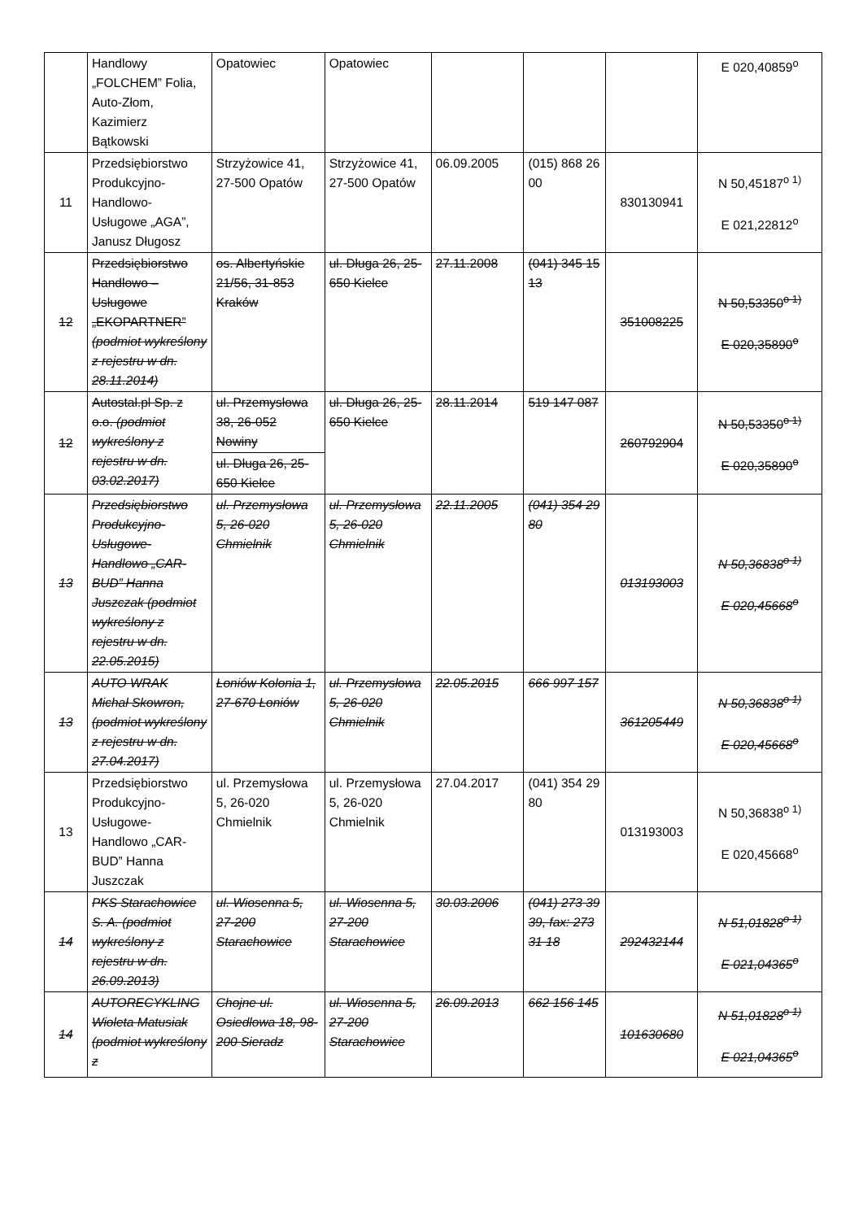| | Handlowy „FOLCHEM” Folia, Auto-Złom, Kazimierz Bątkowski | Opatowiec | Opatowiec | | | | E 020,40859<sup>o</sup> |
| 11 | Przedsiębiorstwo Produkcyjno-Handlowo-Usługowe „AGA”, Janusz Długosz | Strzyżowice 41, 27-500 Opatów | Strzyżowice 41, 27-500 Opatów | 06.09.2005 | (015) 868 26 00 | 830130941 | N 50,45187<sup>o 1)</sup> E 021,22812<sup>o</sup> |
| 12 | Przedsiębiorstwo Handlowo – Usługowe „EKOPARTNER” (podmiot wykreślony z rejestru w dn. 28.11.2014) | os. Albertyńskie 21/56, 31-853 Kraków | ul. Długa 26, 25-650 Kielce | 27.11.2008 | (041) 345 15 13 | 351008225 | N 50,53350<sup>o 1)</sup> E 020,35890<sup>o</sup> |
| 12 | Autostal.pl Sp. z o.o. (podmiot wykreślony z rejestru w dn. 03.02.2017) | ul. Przemysłowa 38, 26-052 Nowiny ul. Długa 26, 25-650 Kielce | ul. Długa 26, 25-650 Kielce | 28.11.2014 | 519 147 087 | 260792904 | N 50,53350<sup>o 1)</sup> E 020,35890<sup>o</sup> |
| 13 | Przedsiębiorstwo Produkcyjno-Usługowe-Handlowo „CAR-BUD” Hanna Juszczak (podmiot wykreślony z rejestru w dn. 22.05.2015) | ul. Przemysłowa 5, 26-020 Chmielnik | ul. Przemysłowa 5, 26-020 Chmielnik | 22.11.2005 | (041) 354 29 80 | 013193003 | N 50,36838<sup>o 1)</sup> E 020,45668<sup>o</sup> |
| 13 | AUTO WRAK Michał Skowron, (podmiot wykreślony z rejestru w dn. 27.04.2017) | Łoniów Kolonia 1, 27-670 Łoniów | ul. Przemysłowa 5, 26-020 Chmielnik | 22.05.2015 | 666 997 157 | 361205449 | N 50,36838<sup>o 1)</sup> E 020,45668<sup>o</sup> |
| 13 | Przedsiębiorstwo Produkcyjno-Usługowe-Handlowo „CAR-BUD” Hanna Juszczak | ul. Przemysłowa 5, 26-020 Chmielnik | ul. Przemysłowa 5, 26-020 Chmielnik | 27.04.2017 | (041) 354 29 80 | 013193003 | N 50,36838<sup>o 1)</sup> E 020,45668<sup>o</sup> |
| 14 | PKS Starachowice S. A. (podmiot wykreślony z rejestru w dn. 26.09.2013) | ul. Wiosenna 5, 27-200 Starachowice | ul. Wiosenna 5, 27-200 Starachowice | 30.03.2006 | (041) 273 39 39, fax: 273 31 18 | 292432144 | N 51,01828<sup>o 1)</sup> E 021,04365<sup>o</sup> |
| 14 | AUTORECYKLING Wioleta Matusiak (podmiot wykreślony z | Chojne ul. Osiedlowa 18, 98-200 Sieradz | ul. Wiosenna 5, 27-200 Starachowice | 26.09.2013 | 662 156 145 | 101630680 | N 51,01828<sup>o 1)</sup> E 021,04365<sup>o</sup> |